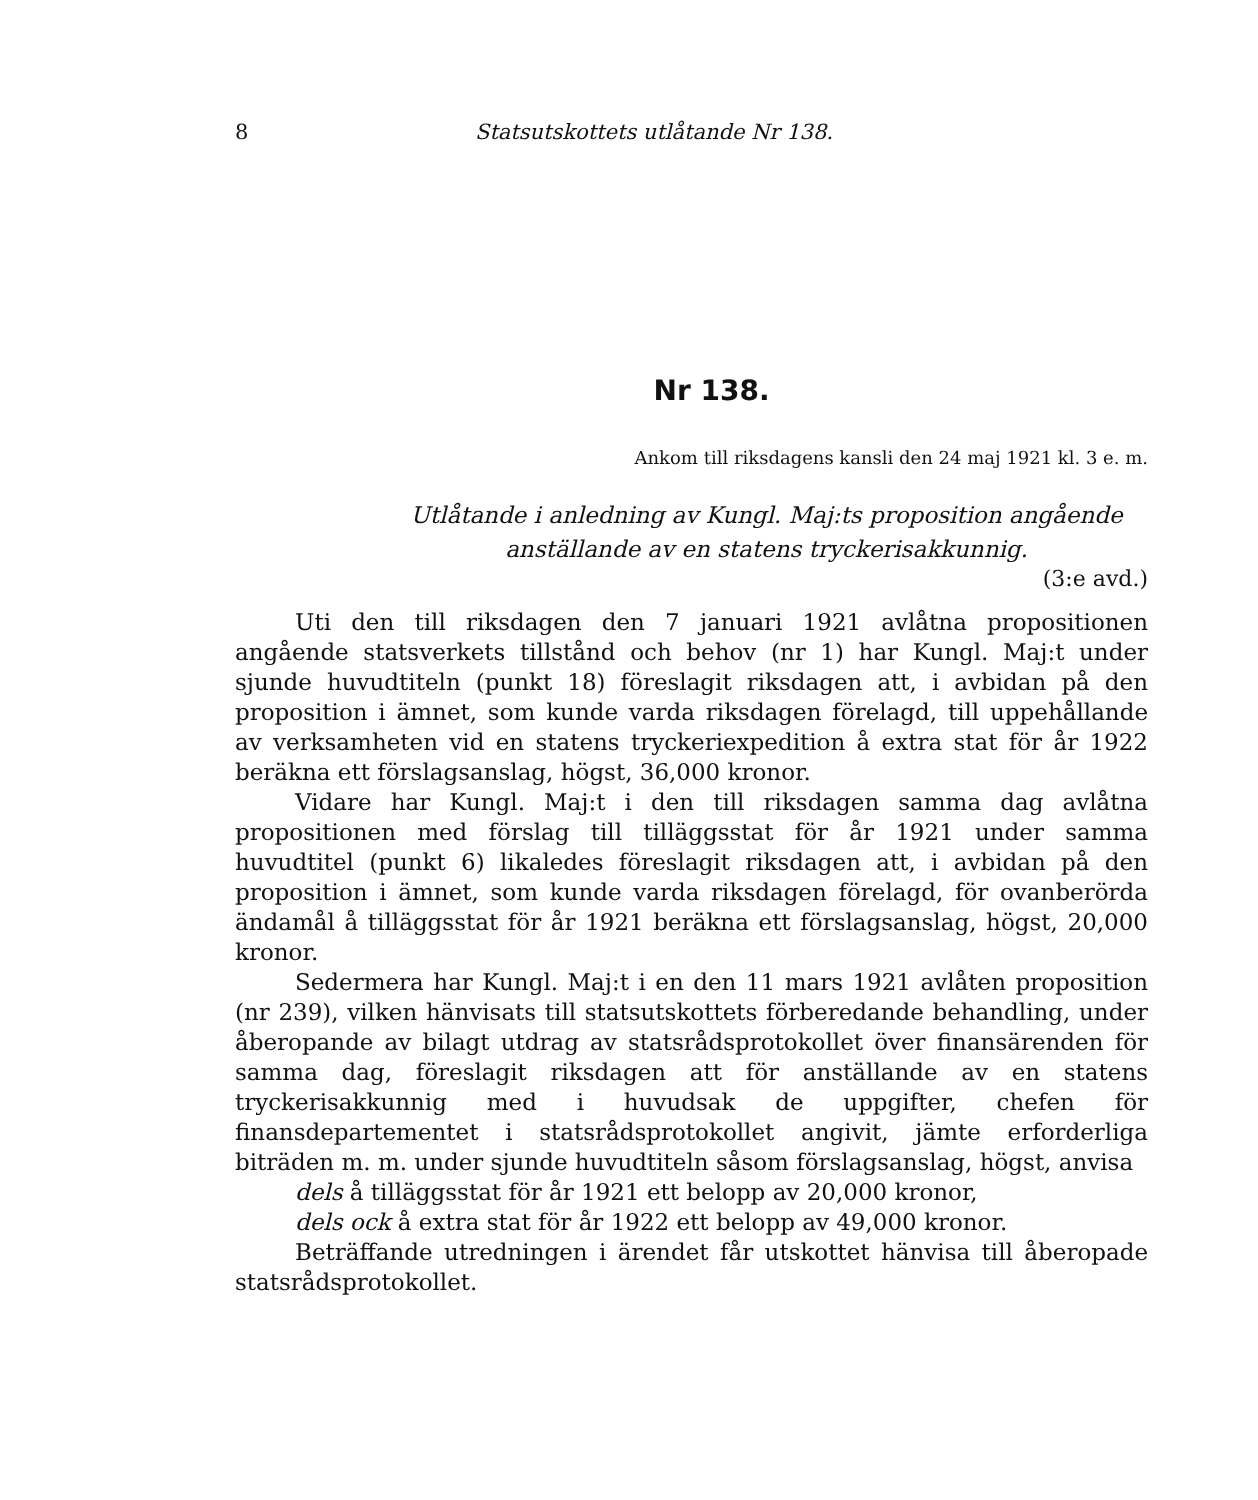8 Statsutskottets utlåtande Nr 138.
Nr 138.
Ankom till riksdagens kansli den 24 maj 1921 kl. 3 e. m.
Utlåtande i anledning av Kungl. Maj:ts proposition angående
anställande av en statens tryckerisakkunnig.
(3:e avd.)
Uti den till riksdagen den 7 januari 1921 avlåtna propositionen angående statsverkets tillstånd och behov (nr 1) har Kungl. Maj:t under sjunde huvudtiteln (punkt 18) föreslagit riksdagen att, i avbidan på den proposition i ämnet, som kunde varda riksdagen förelagd, till uppehållande av verksamheten vid en statens tryckeriexpedition å extra stat för år 1922 beräkna ett förslagsanslag, högst, 36,000 kronor.
Vidare har Kungl. Maj:t i den till riksdagen samma dag avlåtna propositionen med förslag till tilläggsstat för år 1921 under samma huvudtitel (punkt 6) likaledes föreslagit riksdagen att, i avbidan på den proposition i ämnet, som kunde varda riksdagen förelagd, för ovanberörda ändamål å tilläggsstat för år 1921 beräkna ett förslagsanslag, högst, 20,000 kronor.
Sedermera har Kungl. Maj:t i en den 11 mars 1921 avlåten proposition (nr 239), vilken hänvisats till statsutskottets förberedande behandling, under åberopande av bilagt utdrag av statsrådsprotokollet över finansärenden för samma dag, föreslagit riksdagen att för anställande av en statens tryckerisakkunnig med i huvudsak de uppgifter, chefen för finansdepartementet i statsrådsprotokollet angivit, jämte erforderliga biträden m. m. under sjunde huvudtiteln såsom förslagsanslag, högst, anvisa
dels å tilläggsstat för år 1921 ett belopp av 20,000 kronor,
dels ock å extra stat för år 1922 ett belopp av 49,000 kronor.
Beträffande utredningen i ärendet får utskottet hänvisa till åberopade statsrådsprotokollet.